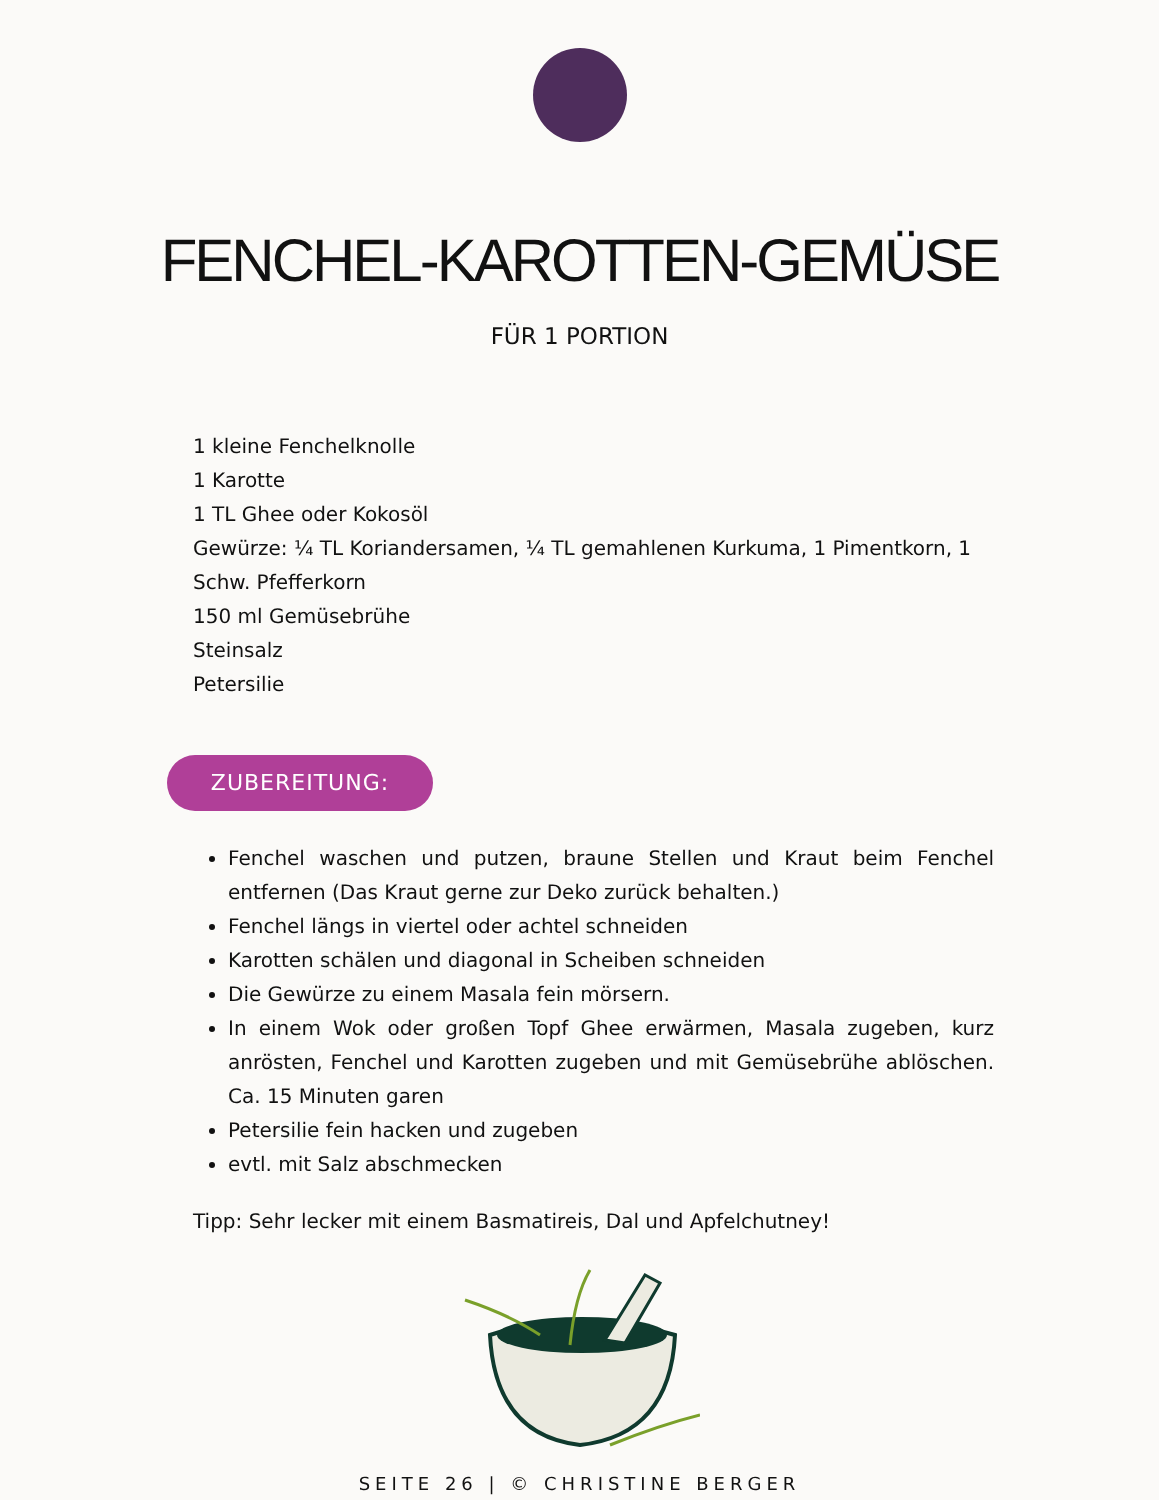FENCHEL-KAROTTEN-GEMÜSE
FÜR 1 PORTION
1 kleine Fenchelknolle
1 Karotte
1 TL Ghee oder Kokosöl
Gewürze: ¼ TL Koriandersamen, ¼ TL gemahlenen Kurkuma, 1 Pimentkorn, 1 Schw. Pfefferkorn
150 ml Gemüsebrühe
Steinsalz
Petersilie
ZUBEREITUNG:
Fenchel waschen und putzen, braune Stellen und Kraut beim Fenchel entfernen (Das Kraut gerne zur Deko zurück behalten.)
Fenchel längs in viertel oder achtel schneiden
Karotten schälen und diagonal in Scheiben schneiden
Die Gewürze zu einem Masala fein mörsern.
In einem Wok oder großen Topf Ghee erwärmen, Masala zugeben, kurz anrösten, Fenchel und Karotten zugeben und mit Gemüsebrühe ablöschen. Ca. 15 Minuten garen
Petersilie fein hacken und zugeben
evtl. mit Salz abschmecken
Tipp: Sehr lecker mit einem Basmatireis, Dal und Apfelchutney!
SEITE 26 | © CHRISTINE BERGER